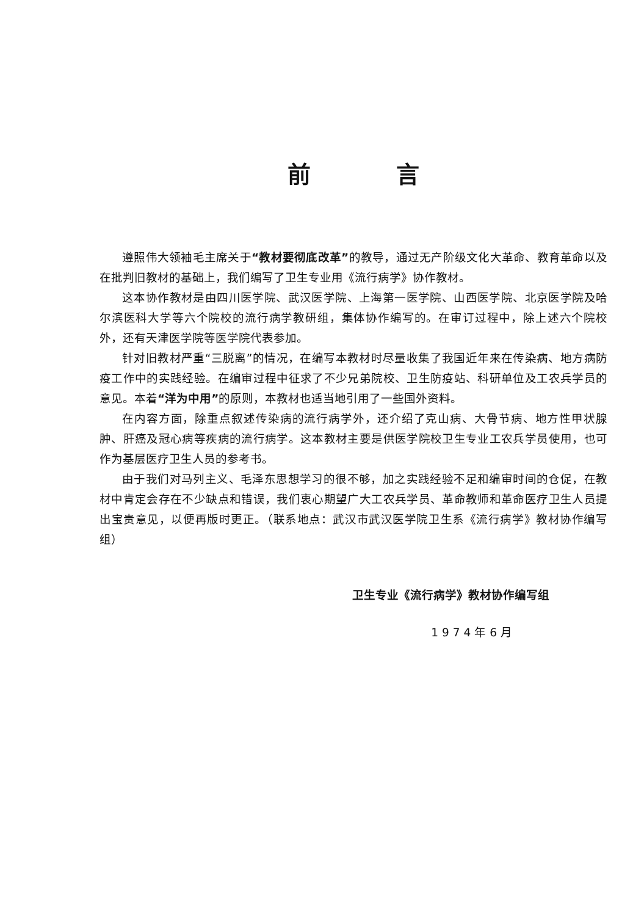前言
遵照伟大领袖毛主席关于“教材要彻底改革”的教导，通过无产阶级文化大革命、教育革命以及在批判旧教材的基础上，我们编写了卫生专业用《流行病学》协作教材。
这本协作教材是由四川医学院、武汉医学院、上海第一医学院、山西医学院、北京医学院及哈尔滨医科大学等六个院校的流行病学教研组，集体协作编写的。在审订过程中，除上述六个院校外，还有天津医学院等医学院代表参加。
针对旧教材严重“三脱离”的情况，在编写本教材时尽量收集了我国近年来在传染病、地方病防疫工作中的实践经验。在编审过程中征求了不少兄弟院校、卫生防疫站、科研单位及工农兵学员的意见。本着“洋为中用”的原则，本教材也适当地引用了一些国外资料。
在内容方面，除重点叙述传染病的流行病学外，还介绍了克山病、大骨节病、地方性甲状腺肿、肝癌及冠心病等疾病的流行病学。这本教材主要是供医学院校卫生专业工农兵学员使用，也可作为基层医疗卫生人员的参考书。
由于我们对马列主义、毛泽东思想学习的很不够，加之实践经验不足和编审时间的仓促，在教材中肯定会存在不少缺点和错误，我们衷心期望广大工农兵学员、革命教师和革命医疗卫生人员提出宝贵意见，以便再版时更正。（联系地点：武汉市武汉医学院卫生系《流行病学》教材协作编写组）
卫生专业《流行病学》教材协作编写组
1974年6月